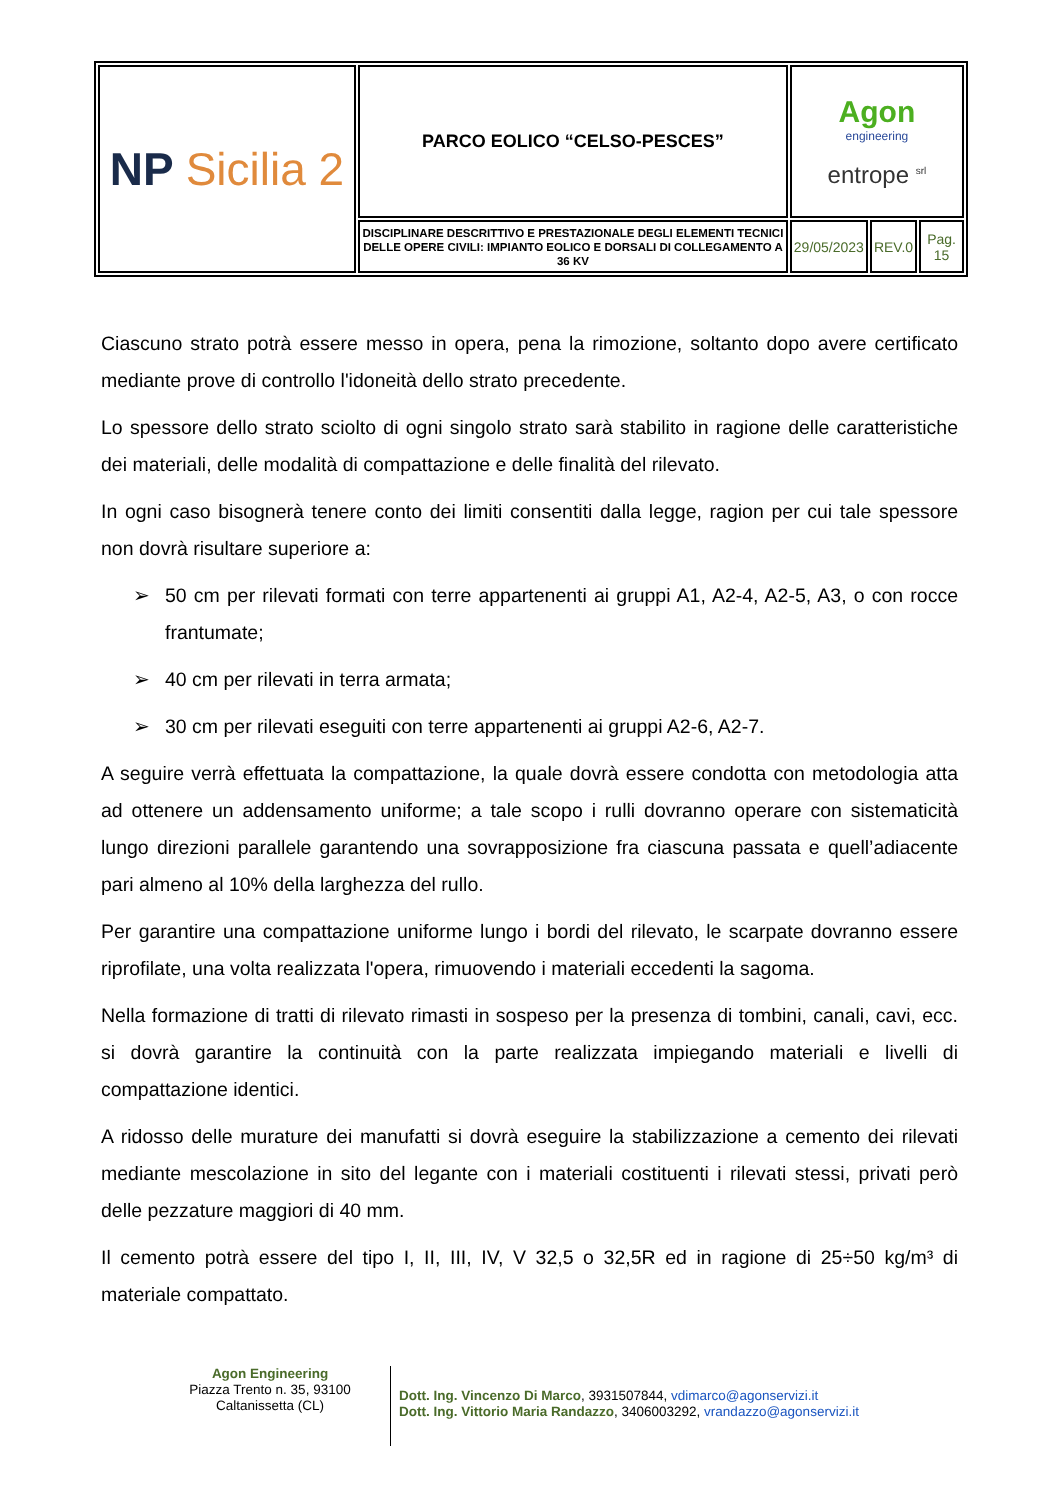| NP Sicilia 2 | PARCO EOLICO “CELSO-PESCES” | Agon engineering entrope <sup>srl</sup> | | |
| | DISCIPLINARE DESCRITTIVO E PRESTAZIONALE DEGLI ELEMENTI TECNICI DELLE OPERE CIVILI: IMPIANTO EOLICO E DORSALI DI COLLEGAMENTO A 36 KV | 29/05/2023 | REV.0 | Pag. 15 |
Ciascuno strato potrà essere messo in opera, pena la rimozione, soltanto dopo avere certificato mediante prove di controllo l'idoneità dello strato precedente.
Lo spessore dello strato sciolto di ogni singolo strato sarà stabilito in ragione delle caratteristiche dei materiali, delle modalità di compattazione e delle finalità del rilevato.
In ogni caso bisognerà tenere conto dei limiti consentiti dalla legge, ragion per cui tale spessore non dovrà risultare superiore a:
➢ 50 cm per rilevati formati con terre appartenenti ai gruppi A1, A2-4, A2-5, A3, o con rocce frantumate;
➢ 40 cm per rilevati in terra armata;
➢ 30 cm per rilevati eseguiti con terre appartenenti ai gruppi A2-6, A2-7.
A seguire verrà effettuata la compattazione, la quale dovrà essere condotta con metodologia atta ad ottenere un addensamento uniforme; a tale scopo i rulli dovranno operare con sistematicità lungo direzioni parallele garantendo una sovrapposizione fra ciascuna passata e quell’adiacente pari almeno al 10% della larghezza del rullo.
Per garantire una compattazione uniforme lungo i bordi del rilevato, le scarpate dovranno essere riprofilate, una volta realizzata l'opera, rimuovendo i materiali eccedenti la sagoma.
Nella formazione di tratti di rilevato rimasti in sospeso per la presenza di tombini, canali, cavi, ecc. si dovrà garantire la continuità con la parte realizzata impiegando materiali e livelli di compattazione identici.
A ridosso delle murature dei manufatti si dovrà eseguire la stabilizzazione a cemento dei rilevati mediante mescolazione in sito del legante con i materiali costituenti i rilevati stessi, privati però delle pezzature maggiori di 40 mm.
Il cemento potrà essere del tipo I, II, III, IV, V 32,5 o 32,5R ed in ragione di 25÷50 kg/m³ di materiale compattato.
Agon Engineering
Piazza Trento n. 35, 93100
Caltanissetta (CL)
Dott. Ing. Vincenzo Di Marco, 3931507844, vdimarco@agonservizi.it
Dott. Ing. Vittorio Maria Randazzo, 3406003292, vrandazzo@agonservizi.it